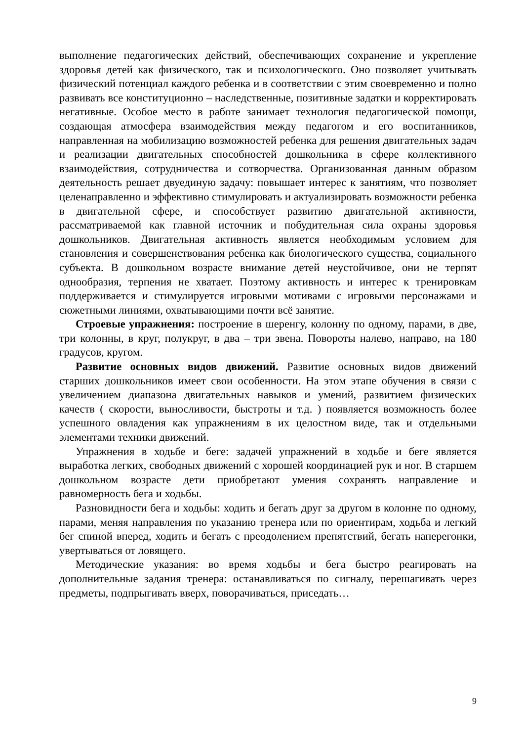выполнение педагогических действий, обеспечивающих сохранение и укрепление здоровья детей как физического, так и психологического. Оно позволяет учитывать физический потенциал каждого ребенка и в соответствии с этим своевременно и полно развивать все конституционно – наследственные, позитивные задатки и корректировать негативные. Особое место в работе занимает технология педагогической помощи, создающая атмосфера взаимодействия между педагогом и его воспитанников, направленная на мобилизацию возможностей ребенка для решения двигательных задач и реализации двигательных способностей дошкольника в сфере коллективного взаимодействия, сотрудничества и сотворчества. Организованная данным образом деятельность решает двуединую задачу: повышает интерес к занятиям, что позволяет целенаправленно и эффективно стимулировать и актуализировать возможности ребенка в двигательной сфере, и способствует развитию двигательной активности, рассматриваемой как главной источник и побудительная сила охраны здоровья дошкольников. Двигательная активность является необходимым условием для становления и совершенствования ребенка как биологического существа, социального субъекта. В дошкольном возрасте внимание детей неустойчивое, они не терпят однообразия, терпения не хватает. Поэтому активность и интерес к тренировкам поддерживается и стимулируется игровыми мотивами с игровыми персонажами и сюжетными линиями, охватывающими почти всё занятие.
Строевые упражнения: построение в шеренгу, колонну по одному, парами, в две, три колонны, в круг, полукруг, в два – три звена. Повороты налево, направо, на 180 градусов, кругом.
Развитие основных видов движений. Развитие основных видов движений старших дошкольников имеет свои особенности. На этом этапе обучения в связи с увеличением диапазона двигательных навыков и умений, развитием физических качеств ( скорости, выносливости, быстроты и т.д. ) появляется возможность более успешного овладения как упражнениям в их целостном виде, так и отдельными элементами техники движений.
Упражнения в ходьбе и беге: задачей упражнений в ходьбе и беге является выработка легких, свободных движений с хорошей координацией рук и ног. В старшем дошкольном возрасте дети приобретают умения сохранять направление и равномерность бега и ходьбы.
Разновидности бега и ходьбы: ходить и бегать друг за другом в колонне по одному, парами, меняя направления по указанию тренера или по ориентирам, ходьба и легкий бег спиной вперед, ходить и бегать с преодолением препятствий, бегать наперегонки, увертываться от ловящего.
Методические указания: во время ходьбы и бега быстро реагировать на дополнительные задания тренера: останавливаться по сигналу, перешагивать через предметы, подпрыгивать вверх, поворачиваться, приседать…
9